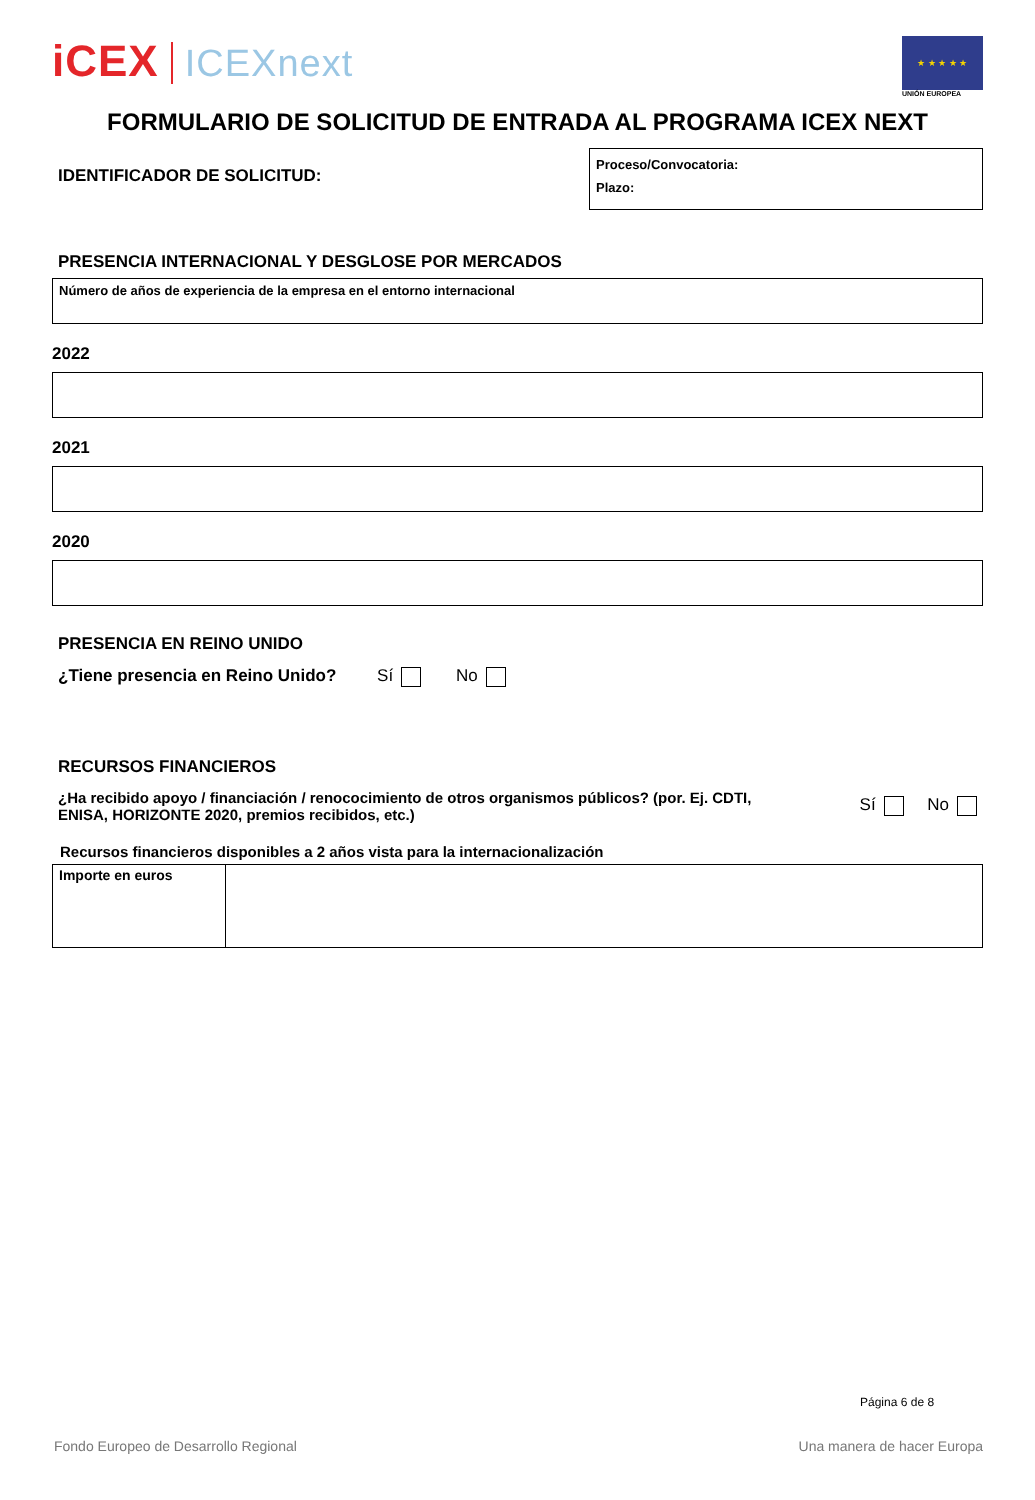iCEX ICEXnext
★ ★ ★ ★ ★
UNIÓN EUROPEA
FORMULARIO DE SOLICITUD DE ENTRADA AL PROGRAMA ICEX NEXT
IDENTIFICADOR DE SOLICITUD:
Proceso/Convocatoria:
Plazo:
PRESENCIA INTERNACIONAL Y DESGLOSE POR MERCADOS
Número de años de experiencia de la empresa en el entorno internacional
2022
2021
2020
PRESENCIA EN REINO UNIDO
¿Tiene presencia en Reino Unido? Sí No
RECURSOS FINANCIEROS
¿Ha recibido apoyo / financiación / renococimiento de otros organismos públicos? (por. Ej. CDTI, ENISA, HORIZONTE 2020, premios recibidos, etc.) Sí No
Recursos financieros disponibles a 2 años vista para la internacionalización
| Importe en euros | |
Página 6 de 8
Fondo Europeo de Desarrollo Regional Una manera de hacer Europa